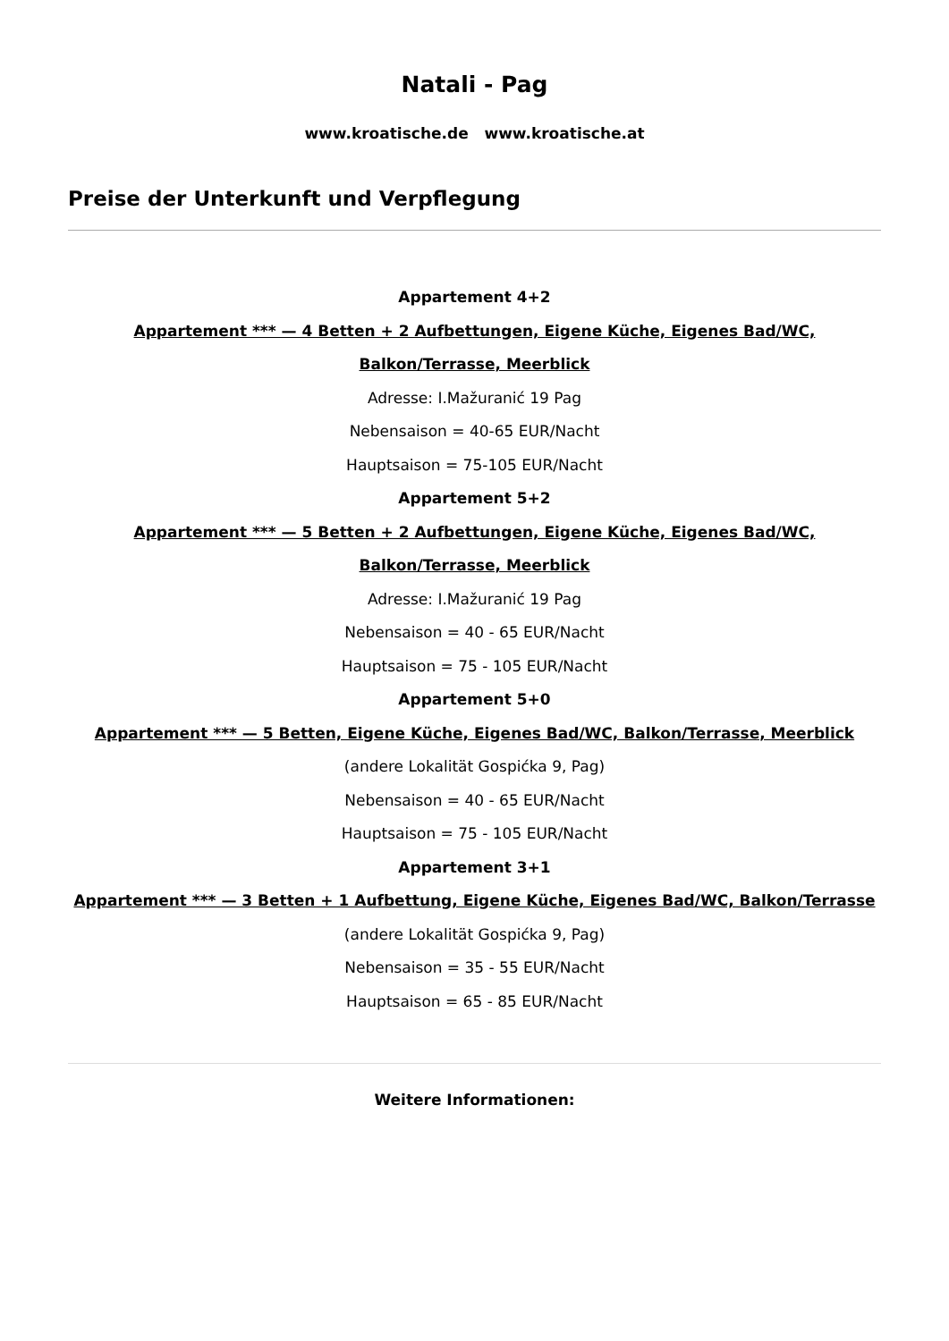Natali - Pag
www.kroatische.de www.kroatische.at
Preise der Unterkunft und Verpflegung
Appartement 4+2
Appartement *** — 4 Betten + 2 Aufbettungen, Eigene Küche, Eigenes Bad/WC,
Balkon/Terrasse, Meerblick
Adresse: I.Mažuranić 19 Pag
Nebensaison = 40-65 EUR/Nacht
Hauptsaison = 75-105 EUR/Nacht
Appartement 5+2
Appartement *** — 5 Betten + 2 Aufbettungen, Eigene Küche, Eigenes Bad/WC,
Balkon/Terrasse, Meerblick
Adresse: I.Mažuranić 19 Pag
Nebensaison = 40 - 65 EUR/Nacht
Hauptsaison = 75 - 105 EUR/Nacht
Appartement 5+0
Appartement *** — 5 Betten, Eigene Küche, Eigenes Bad/WC, Balkon/Terrasse, Meerblick
(andere Lokalität Gospićka 9, Pag)
Nebensaison = 40 - 65 EUR/Nacht
Hauptsaison = 75 - 105 EUR/Nacht
Appartement 3+1
Appartement *** — 3 Betten + 1 Aufbettung, Eigene Küche, Eigenes Bad/WC, Balkon/Terrasse
(andere Lokalität Gospićka 9, Pag)
Nebensaison = 35 - 55 EUR/Nacht
Hauptsaison = 65 - 85 EUR/Nacht
Weitere Informationen: